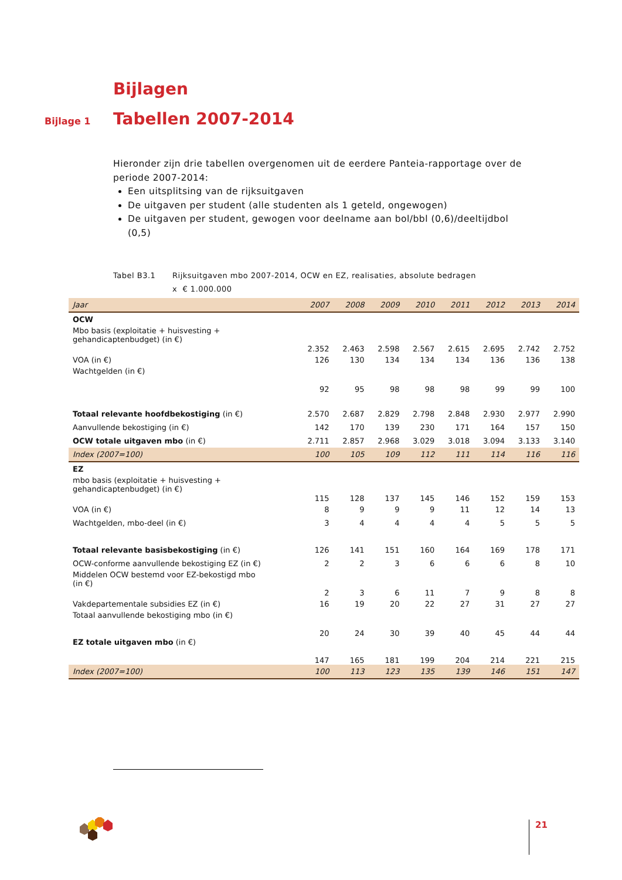Bijlagen
Bijlage 1 Tabellen 2007-2014
Hieronder zijn drie tabellen overgenomen uit de eerdere Panteia-rapportage over de periode 2007-2014:
Een uitsplitsing van de rijksuitgaven
De uitgaven per student (alle studenten als 1 geteld, ongewogen)
De uitgaven per student, gewogen voor deelname aan bol/bbl (0,6)/deeltijdbol (0,5)
Tabel B3.1 Rijksuitgaven mbo 2007-2014, OCW en EZ, realisaties, absolute bedragen
x € 1.000.000
| Jaar | 2007 | 2008 | 2009 | 2010 | 2011 | 2012 | 2013 | 2014 |
| --- | --- | --- | --- | --- | --- | --- | --- | --- |
| OCW | | | | | | | | |
| Mbo basis (exploitatie + huisvesting + gehandicaptenbudget) (in €) | 2.352 | 2.463 | 2.598 | 2.567 | 2.615 | 2.695 | 2.742 | 2.752 |
| VOA (in €) | 126 | 130 | 134 | 134 | 134 | 136 | 136 | 138 |
| Wachtgelden (in €) | 92 | 95 | 98 | 98 | 98 | 99 | 99 | 100 |
| Totaal relevante hoofdbekostiging (in €) | 2.570 | 2.687 | 2.829 | 2.798 | 2.848 | 2.930 | 2.977 | 2.990 |
| Aanvullende bekostiging (in €) | 142 | 170 | 139 | 230 | 171 | 164 | 157 | 150 |
| OCW totale uitgaven mbo (in €) | 2.711 | 2.857 | 2.968 | 3.029 | 3.018 | 3.094 | 3.133 | 3.140 |
| Index (2007=100) | 100 | 105 | 109 | 112 | 111 | 114 | 116 | 116 |
| EZ | | | | | | | | |
| mbo basis (exploitatie + huisvesting + gehandicaptenbudget) (in €) | 115 | 128 | 137 | 145 | 146 | 152 | 159 | 153 |
| VOA (in €) | 8 | 9 | 9 | 9 | 11 | 12 | 14 | 13 |
| Wachtgelden, mbo-deel (in €) | 3 | 4 | 4 | 4 | 4 | 5 | 5 | 5 |
| Totaal relevante basisbekostiging (in €) | 126 | 141 | 151 | 160 | 164 | 169 | 178 | 171 |
| OCW-conforme aanvullende bekostiging EZ (in €) | 2 | 2 | 3 | 6 | 6 | 6 | 8 | 10 |
| Middelen OCW bestemd voor EZ-bekostigd mbo (in €) | 2 | 3 | 6 | 11 | 7 | 9 | 8 | 8 |
| Vakdepartementale subsidies EZ (in €) | 16 | 19 | 20 | 22 | 27 | 31 | 27 | 27 |
| Totaal aanvullende bekostiging mbo (in €) | 20 | 24 | 30 | 39 | 40 | 45 | 44 | 44 |
| EZ totale uitgaven mbo (in €) | 147 | 165 | 181 | 199 | 204 | 214 | 221 | 215 |
| Index (2007=100) | 100 | 113 | 123 | 135 | 139 | 146 | 151 | 147 |
21